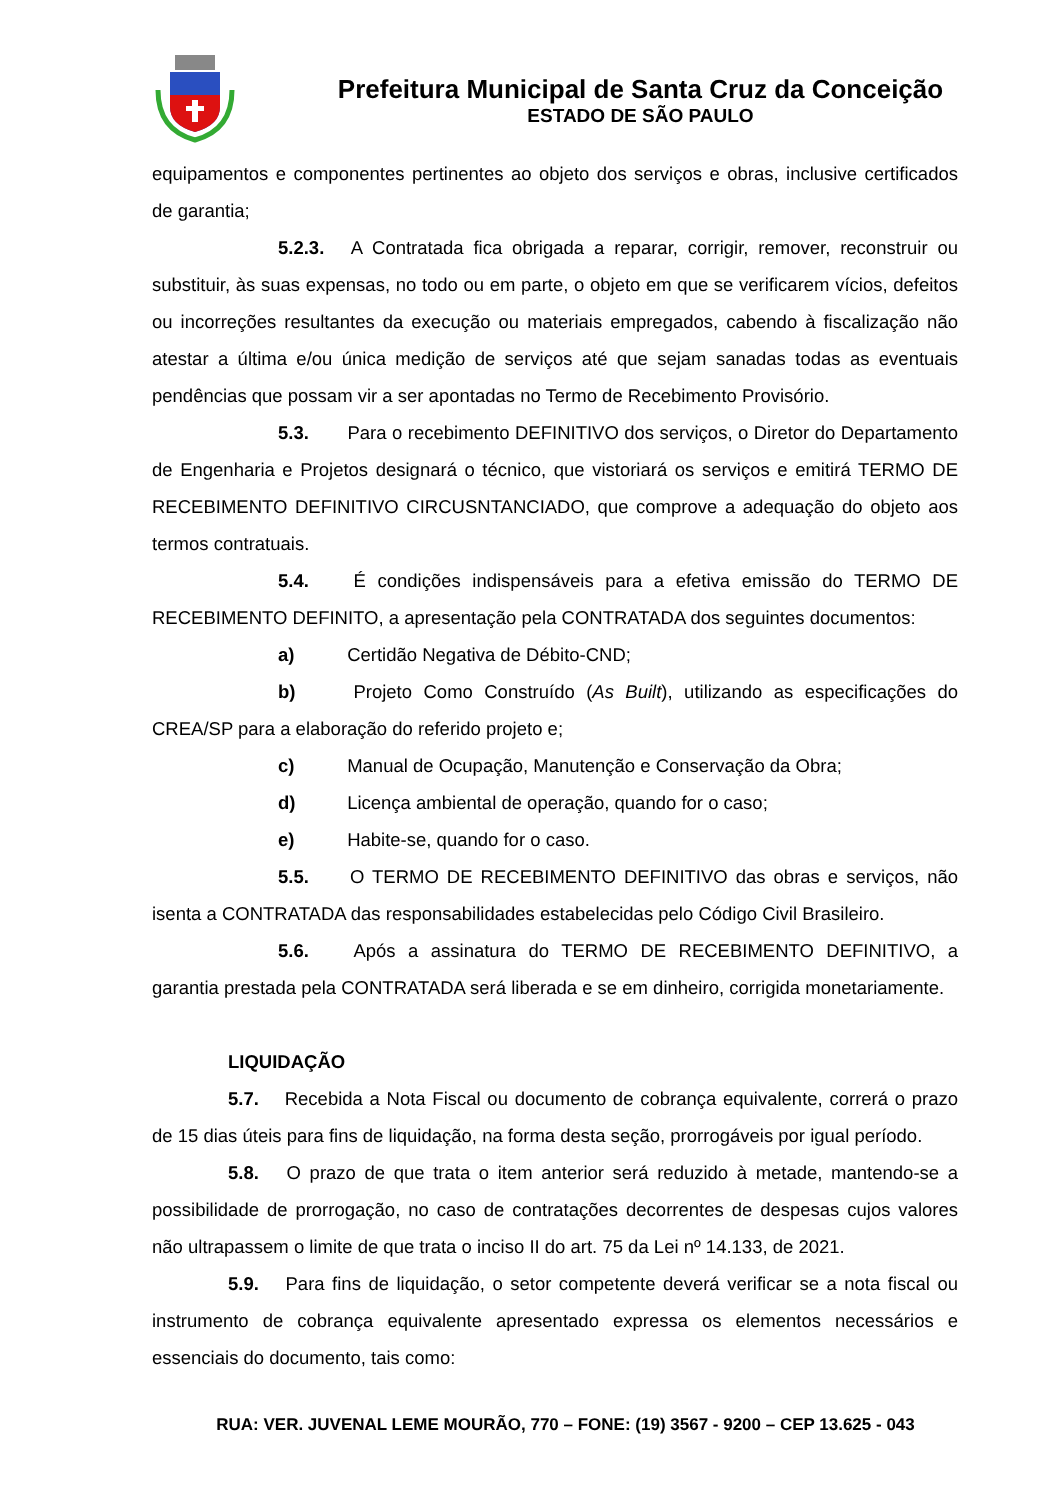Prefeitura Municipal de Santa Cruz da Conceição
ESTADO DE SÃO PAULO
equipamentos e componentes pertinentes ao objeto dos serviços e obras, inclusive certificados de garantia;
5.2.3. A Contratada fica obrigada a reparar, corrigir, remover, reconstruir ou substituir, às suas expensas, no todo ou em parte, o objeto em que se verificarem vícios, defeitos ou incorreções resultantes da execução ou materiais empregados, cabendo à fiscalização não atestar a última e/ou única medição de serviços até que sejam sanadas todas as eventuais pendências que possam vir a ser apontadas no Termo de Recebimento Provisório.
5.3. Para o recebimento DEFINITIVO dos serviços, o Diretor do Departamento de Engenharia e Projetos designará o técnico, que vistoriará os serviços e emitirá TERMO DE RECEBIMENTO DEFINITIVO CIRCUSNTANCIADO, que comprove a adequação do objeto aos termos contratuais.
5.4. É condições indispensáveis para a efetiva emissão do TERMO DE RECEBIMENTO DEFINITO, a apresentação pela CONTRATADA dos seguintes documentos:
a) Certidão Negativa de Débito-CND;
b) Projeto Como Construído (As Built), utilizando as especificações do CREA/SP para a elaboração do referido projeto e;
c) Manual de Ocupação, Manutenção e Conservação da Obra;
d) Licença ambiental de operação, quando for o caso;
e) Habite-se, quando for o caso.
5.5. O TERMO DE RECEBIMENTO DEFINITIVO das obras e serviços, não isenta a CONTRATADA das responsabilidades estabelecidas pelo Código Civil Brasileiro.
5.6. Após a assinatura do TERMO DE RECEBIMENTO DEFINITIVO, a garantia prestada pela CONTRATADA será liberada e se em dinheiro, corrigida monetariamente.
LIQUIDAÇÃO
5.7. Recebida a Nota Fiscal ou documento de cobrança equivalente, correrá o prazo de 15 dias úteis para fins de liquidação, na forma desta seção, prorrogáveis por igual período.
5.8. O prazo de que trata o item anterior será reduzido à metade, mantendo-se a possibilidade de prorrogação, no caso de contratações decorrentes de despesas cujos valores não ultrapassem o limite de que trata o inciso II do art. 75 da Lei nº 14.133, de 2021.
5.9. Para fins de liquidação, o setor competente deverá verificar se a nota fiscal ou instrumento de cobrança equivalente apresentado expressa os elementos necessários e essenciais do documento, tais como:
RUA: VER. JUVENAL LEME MOURÃO, 770 – FONE: (19) 3567 - 9200 – CEP 13.625 - 043